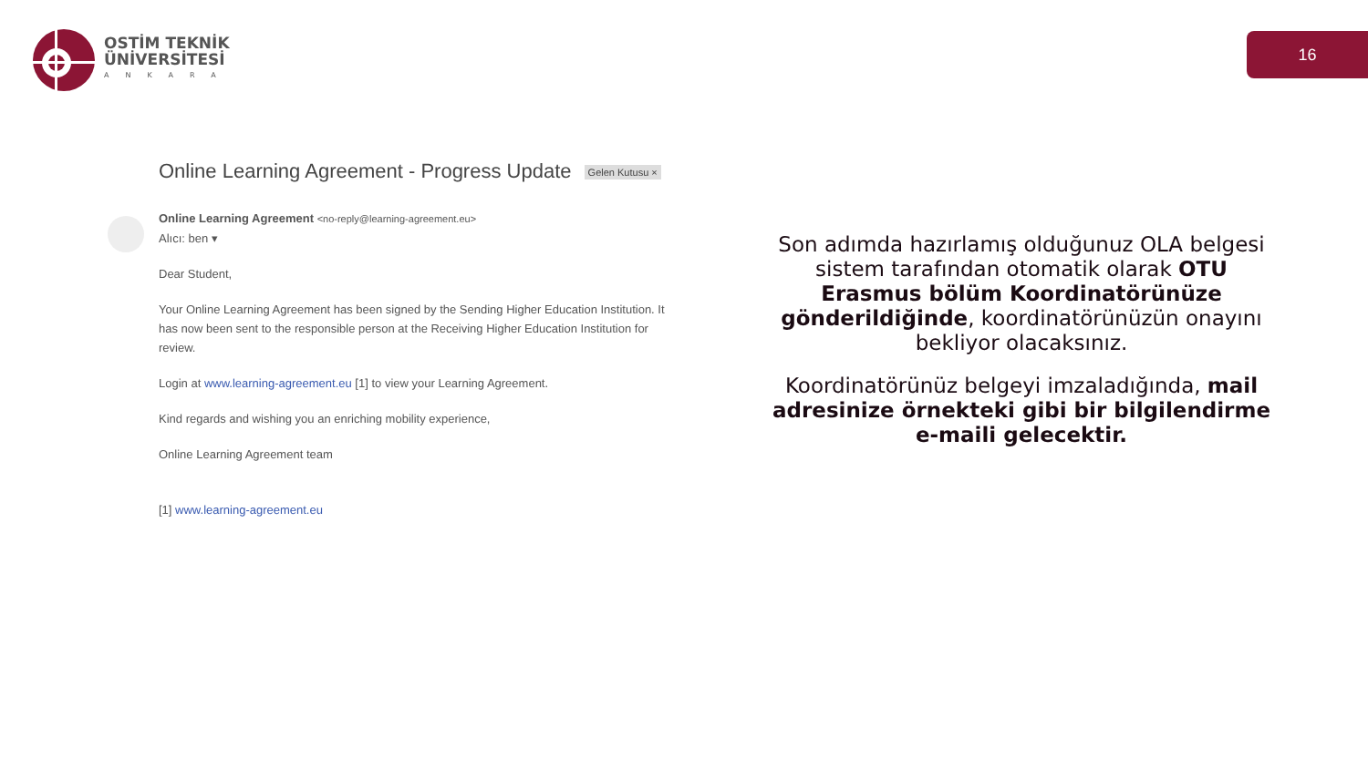OSTİM TEKNİK
ÜNİVERSİTESİ
ANKARA
16
Online Learning Agreement - Progress Update Gelen Kutusu ×
Online Learning Agreement <no-reply@learning-agreement.eu>
Alıcı: ben ▾
Dear Student,
Your Online Learning Agreement has been signed by the Sending Higher Education Institution. It has now been sent to the responsible person at the Receiving Higher Education Institution for review.
Login at www.learning-agreement.eu [1] to view your Learning Agreement.
Kind regards and wishing you an enriching mobility experience,
Online Learning Agreement team
[1] www.learning-agreement.eu
Son adımda hazırlamış olduğunuz OLA belgesi sistem tarafından otomatik olarak OTU Erasmus bölüm Koordinatörünüze gönderildiğinde, koordinatörünüzün onayını bekliyor olacaksınız.
Koordinatörünüz belgeyi imzaladığında, mail adresinize örnekteki gibi bir bilgilendirme e-maili gelecektir.